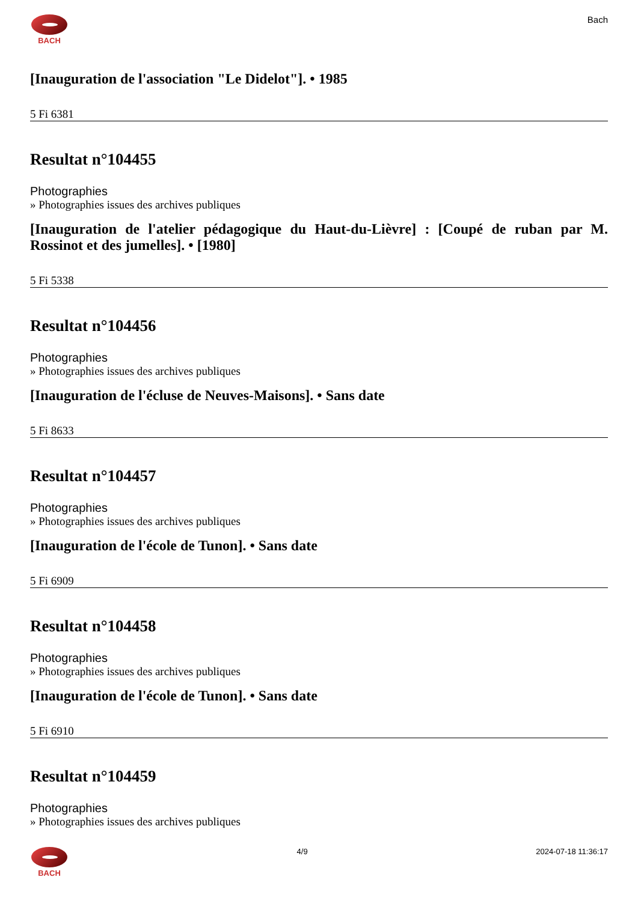BACH
Bach
[Inauguration de l'association "Le Didelot"]. • 1985
5 Fi 6381
Resultat n°104455
Photographies
» Photographies issues des archives publiques
[Inauguration de l'atelier pédagogique du Haut-du-Lièvre] : [Coupé de ruban par M. Rossinot et des jumelles]. • [1980]
5 Fi 5338
Resultat n°104456
Photographies
» Photographies issues des archives publiques
[Inauguration de l'écluse de Neuves-Maisons]. • Sans date
5 Fi 8633
Resultat n°104457
Photographies
» Photographies issues des archives publiques
[Inauguration de l'école de Tunon]. • Sans date
5 Fi 6909
Resultat n°104458
Photographies
» Photographies issues des archives publiques
[Inauguration de l'école de Tunon]. • Sans date
5 Fi 6910
Resultat n°104459
Photographies
» Photographies issues des archives publiques
BACH 4/9 2024-07-18 11:36:17